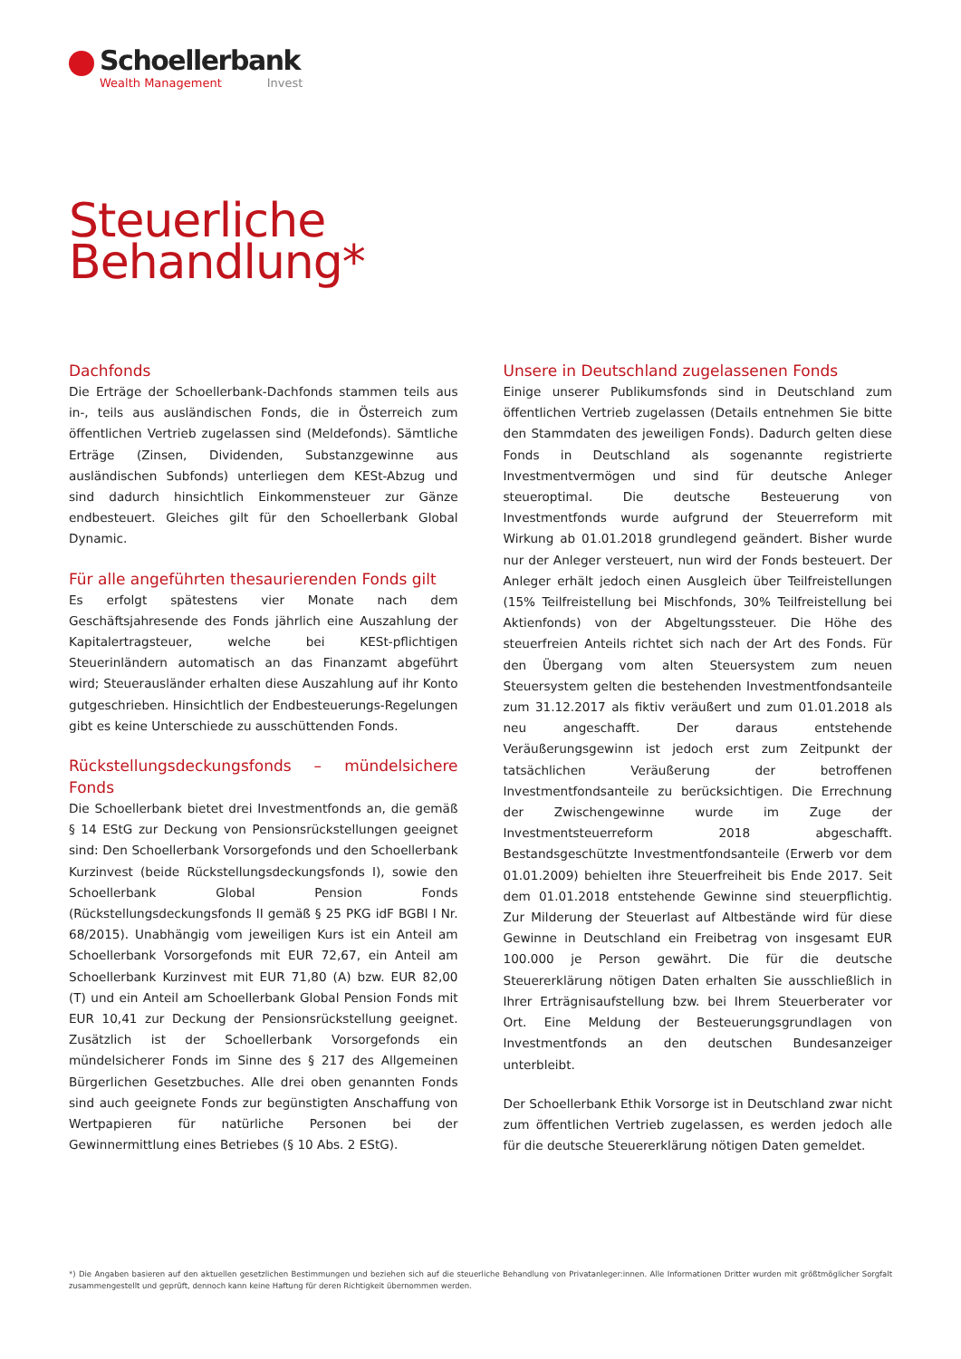Schoellerbank
Wealth Management Invest
Steuerliche
Behandlung*
Dachfonds
Die Erträge der Schoellerbank-Dachfonds stammen teils aus in-, teils aus ausländischen Fonds, die in Österreich zum öffentlichen Vertrieb zugelassen sind (Meldefonds). Sämtliche Erträge (Zinsen, Dividenden, Substanzgewinne aus ausländischen Subfonds) unterliegen dem KESt-Abzug und sind dadurch hinsichtlich Einkommensteuer zur Gänze endbesteuert. Gleiches gilt für den Schoellerbank Global Dynamic.
Für alle angeführten thesaurierenden Fonds gilt
Es erfolgt spätestens vier Monate nach dem Geschäftsjahresende des Fonds jährlich eine Auszahlung der Kapitalertragsteuer, welche bei KESt-pflichtigen Steuerinländern automatisch an das Finanzamt abgeführt wird; Steuerausländer erhalten diese Auszahlung auf ihr Konto gutgeschrieben. Hinsichtlich der Endbesteuerungs-Regelungen gibt es keine Unterschiede zu ausschüttenden Fonds.
Rückstellungsdeckungsfonds – mündelsichere Fonds
Die Schoellerbank bietet drei Investmentfonds an, die gemäß § 14 EStG zur Deckung von Pensionsrückstellungen geeignet sind: Den Schoellerbank Vorsorgefonds und den Schoellerbank Kurzinvest (beide Rückstellungsdeckungsfonds I), sowie den Schoellerbank Global Pension Fonds (Rückstellungsdeckungsfonds II gemäß § 25 PKG idF BGBl I Nr. 68/2015). Unabhängig vom jeweiligen Kurs ist ein Anteil am Schoellerbank Vorsorgefonds mit EUR 72,67, ein Anteil am Schoellerbank Kurzinvest mit EUR 71,80 (A) bzw. EUR 82,00 (T) und ein Anteil am Schoellerbank Global Pension Fonds mit EUR 10,41 zur Deckung der Pensionsrückstellung geeignet. Zusätzlich ist der Schoellerbank Vorsorgefonds ein mündelsicherer Fonds im Sinne des § 217 des Allgemeinen Bürgerlichen Gesetzbuches. Alle drei oben genannten Fonds sind auch geeignete Fonds zur begünstigten Anschaffung von Wertpapieren für natürliche Personen bei der Gewinnermittlung eines Betriebes (§ 10 Abs. 2 EStG).
Unsere in Deutschland zugelassenen Fonds
Einige unserer Publikumsfonds sind in Deutschland zum öffentlichen Vertrieb zugelassen (Details entnehmen Sie bitte den Stammdaten des jeweiligen Fonds). Dadurch gelten diese Fonds in Deutschland als sogenannte registrierte Investmentvermögen und sind für deutsche Anleger steueroptimal. Die deutsche Besteuerung von Investmentfonds wurde aufgrund der Steuerreform mit Wirkung ab 01.01.2018 grundlegend geändert. Bisher wurde nur der Anleger versteuert, nun wird der Fonds besteuert. Der Anleger erhält jedoch einen Ausgleich über Teilfreistellungen (15% Teilfreistellung bei Mischfonds, 30% Teilfreistellung bei Aktienfonds) von der Abgeltungssteuer. Die Höhe des steuerfreien Anteils richtet sich nach der Art des Fonds. Für den Übergang vom alten Steuersystem zum neuen Steuersystem gelten die bestehenden Investmentfondsanteile zum 31.12.2017 als fiktiv veräußert und zum 01.01.2018 als neu angeschafft. Der daraus entstehende Veräußerungsgewinn ist jedoch erst zum Zeitpunkt der tatsächlichen Veräußerung der betroffenen Investmentfondsanteile zu berücksichtigen. Die Errechnung der Zwischengewinne wurde im Zuge der Investmentsteuerreform 2018 abgeschafft. Bestandsgeschützte Investmentfondsanteile (Erwerb vor dem 01.01.2009) behielten ihre Steuerfreiheit bis Ende 2017. Seit dem 01.01.2018 entstehende Gewinne sind steuerpflichtig. Zur Milderung der Steuerlast auf Altbestände wird für diese Gewinne in Deutschland ein Freibetrag von insgesamt EUR 100.000 je Person gewährt. Die für die deutsche Steuererklärung nötigen Daten erhalten Sie ausschließlich in Ihrer Erträgnisaufstellung bzw. bei Ihrem Steuerberater vor Ort. Eine Meldung der Besteuerungsgrundlagen von Investmentfonds an den deutschen Bundesanzeiger unterbleibt.
Der Schoellerbank Ethik Vorsorge ist in Deutschland zwar nicht zum öffentlichen Vertrieb zugelassen, es werden jedoch alle für die deutsche Steuererklärung nötigen Daten gemeldet.
*) Die Angaben basieren auf den aktuellen gesetzlichen Bestimmungen und beziehen sich auf die steuerliche Behandlung von Privatanleger:innen. Alle Informationen Dritter wurden mit größtmöglicher Sorgfalt zusammengestellt und geprüft, dennoch kann keine Haftung für deren Richtigkeit übernommen werden.